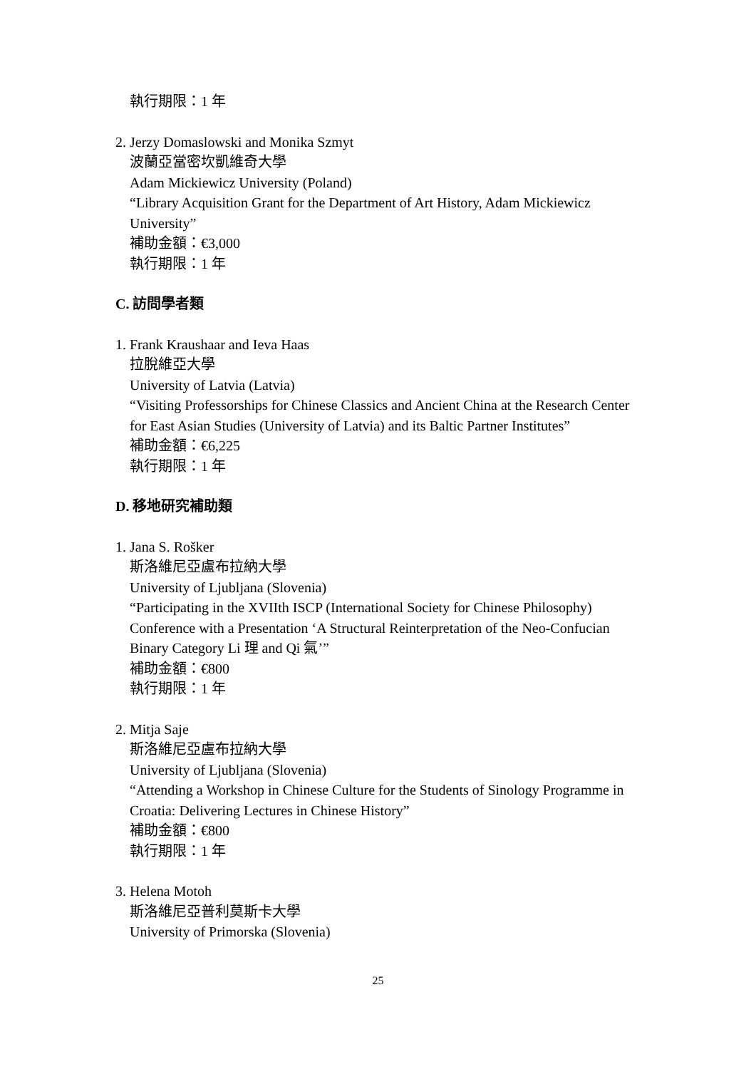執行期限：1 年
2. Jerzy Domaslowski and Monika Szmyt
波蘭亞當密坎凱維奇大學
Adam Mickiewicz University (Poland)
“Library Acquisition Grant for the Department of Art History, Adam Mickiewicz University”
補助金額：€3,000
執行期限：1 年
C. 訪問學者類
1. Frank Kraushaar and Ieva Haas
拉脫維亞大學
University of Latvia (Latvia)
“Visiting Professorships for Chinese Classics and Ancient China at the Research Center for East Asian Studies (University of Latvia) and its Baltic Partner Institutes”
補助金額：€6,225
執行期限：1 年
D. 移地研究補助類
1. Jana S. Rošker
斯洛維尼亞盧布拉納大學
University of Ljubljana (Slovenia)
“Participating in the XVIIth ISCP (International Society for Chinese Philosophy) Conference with a Presentation ‘A Structural Reinterpretation of the Neo-Confucian Binary Category Li 理 and Qi 氣’”
補助金額：€800
執行期限：1 年
2. Mitja Saje
斯洛維尼亞盧布拉納大學
University of Ljubljana (Slovenia)
“Attending a Workshop in Chinese Culture for the Students of Sinology Programme in Croatia: Delivering Lectures in Chinese History”
補助金額：€800
執行期限：1 年
3. Helena Motoh
斯洛維尼亞普利莫斯卡大學
University of Primorska (Slovenia)
25